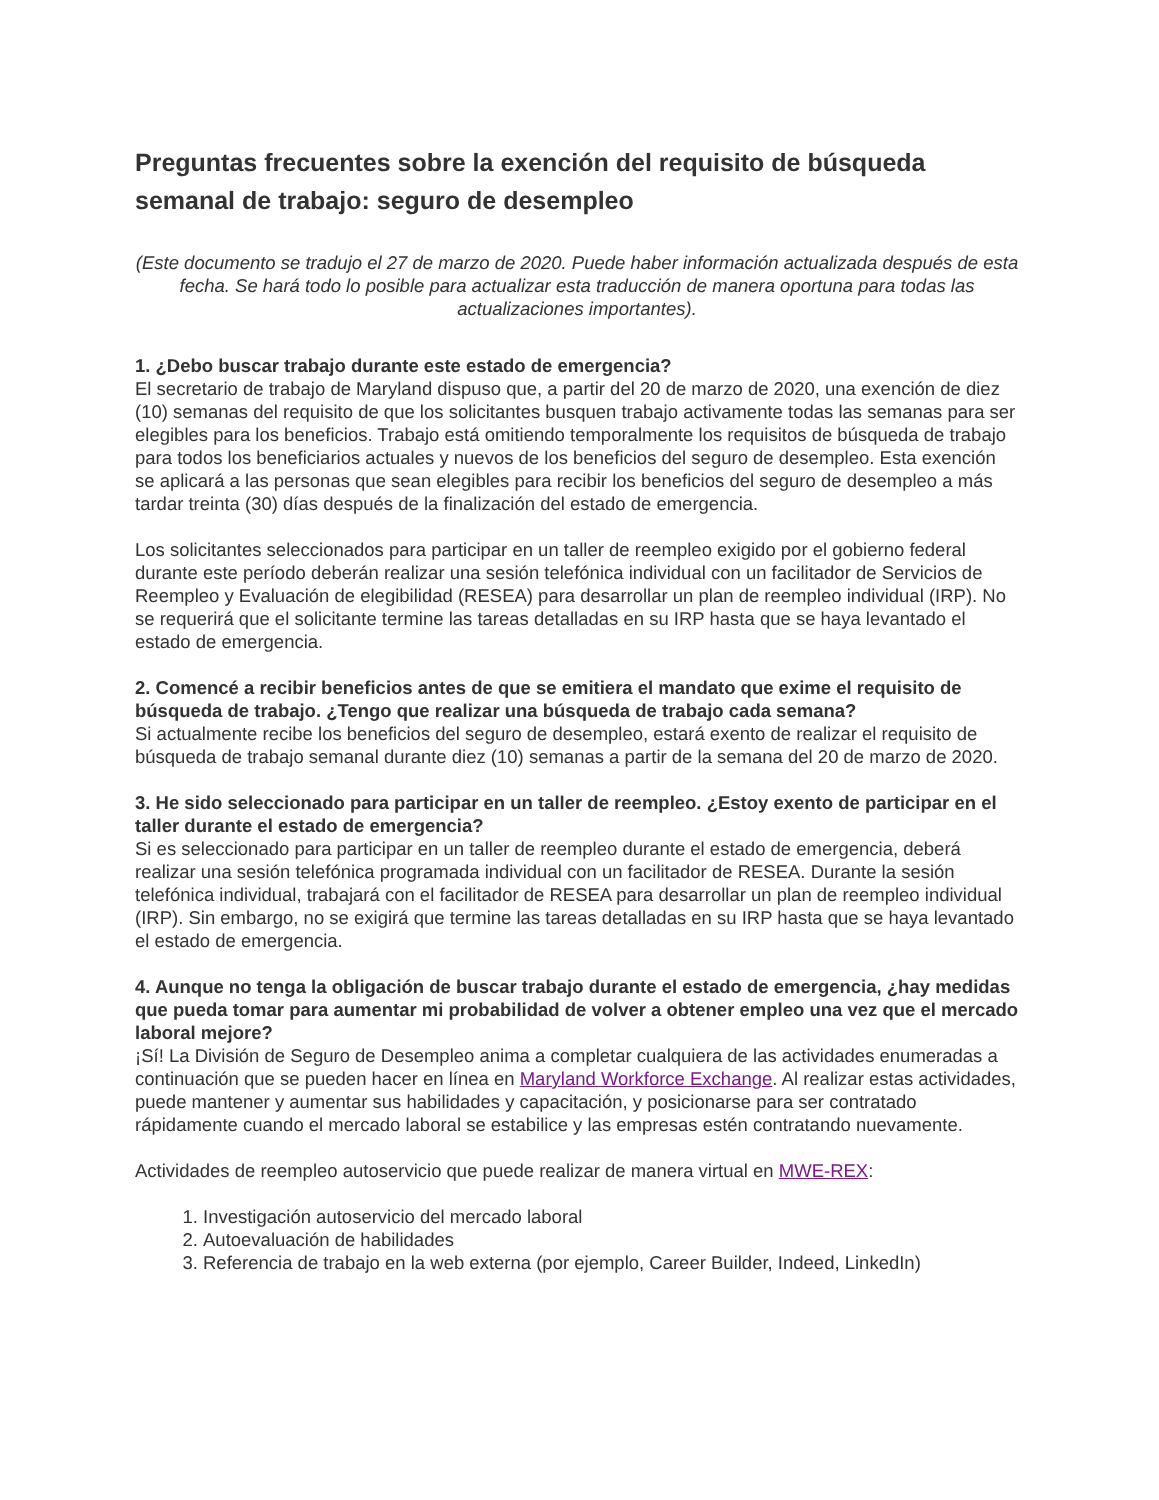Preguntas frecuentes sobre la exención del requisito de búsqueda semanal de trabajo: seguro de desempleo
(Este documento se tradujo el 27 de marzo de 2020. Puede haber información actualizada después de esta fecha. Se hará todo lo posible para actualizar esta traducción de manera oportuna para todas las actualizaciones importantes).
1. ¿Debo buscar trabajo durante este estado de emergencia?
El secretario de trabajo de Maryland dispuso que, a partir del 20 de marzo de 2020, una exención de diez (10) semanas del requisito de que los solicitantes busquen trabajo activamente todas las semanas para ser elegibles para los beneficios. Trabajo está omitiendo temporalmente los requisitos de búsqueda de trabajo para todos los beneficiarios actuales y nuevos de los beneficios del seguro de desempleo. Esta exención se aplicará a las personas que sean elegibles para recibir los beneficios del seguro de desempleo a más tardar treinta (30) días después de la finalización del estado de emergencia.
Los solicitantes seleccionados para participar en un taller de reempleo exigido por el gobierno federal durante este período deberán realizar una sesión telefónica individual con un facilitador de Servicios de Reempleo y Evaluación de elegibilidad (RESEA) para desarrollar un plan de reempleo individual (IRP). No se requerirá que el solicitante termine las tareas detalladas en su IRP hasta que se haya levantado el estado de emergencia.
2. Comencé a recibir beneficios antes de que se emitiera el mandato que exime el requisito de búsqueda de trabajo. ¿Tengo que realizar una búsqueda de trabajo cada semana?
Si actualmente recibe los beneficios del seguro de desempleo, estará exento de realizar el requisito de búsqueda de trabajo semanal durante diez (10) semanas a partir de la semana del 20 de marzo de 2020.
3. He sido seleccionado para participar en un taller de reempleo. ¿Estoy exento de participar en el taller durante el estado de emergencia?
Si es seleccionado para participar en un taller de reempleo durante el estado de emergencia, deberá realizar una sesión telefónica programada individual con un facilitador de RESEA. Durante la sesión telefónica individual, trabajará con el facilitador de RESEA para desarrollar un plan de reempleo individual (IRP). Sin embargo, no se exigirá que termine las tareas detalladas en su IRP hasta que se haya levantado el estado de emergencia.
4. Aunque no tenga la obligación de buscar trabajo durante el estado de emergencia, ¿hay medidas que pueda tomar para aumentar mi probabilidad de volver a obtener empleo una vez que el mercado laboral mejore?
¡Sí! La División de Seguro de Desempleo anima a completar cualquiera de las actividades enumeradas a continuación que se pueden hacer en línea en Maryland Workforce Exchange. Al realizar estas actividades, puede mantener y aumentar sus habilidades y capacitación, y posicionarse para ser contratado rápidamente cuando el mercado laboral se estabilice y las empresas estén contratando nuevamente.
Actividades de reempleo autoservicio que puede realizar de manera virtual en MWE-REX:
1. Investigación autoservicio del mercado laboral
2. Autoevaluación de habilidades
3. Referencia de trabajo en la web externa (por ejemplo, Career Builder, Indeed, LinkedIn)